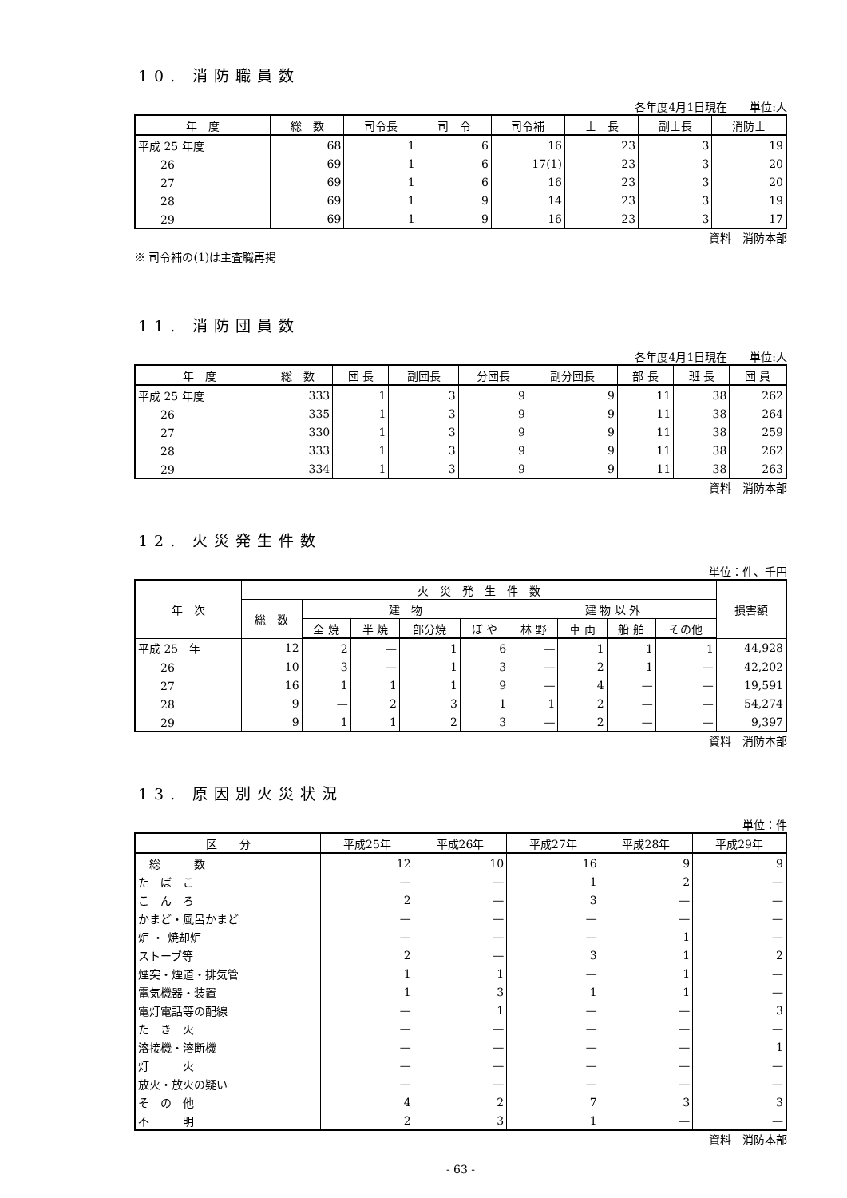10. 消防職員数
各年度4月1日現在　　単位:人
| 年 度 | 総 数 | 司令長 | 司 令 | 司令補 | 士 長 | 副士長 | 消防士 |
| --- | --- | --- | --- | --- | --- | --- | --- |
| 平成 25 年度 | 68 | 1 | 6 | 16 | 23 | 3 | 19 |
| 26 | 69 | 1 | 6 | 17(1) | 23 | 3 | 20 |
| 27 | 69 | 1 | 6 | 16 | 23 | 3 | 20 |
| 28 | 69 | 1 | 9 | 14 | 23 | 3 | 19 |
| 29 | 69 | 1 | 9 | 16 | 23 | 3 | 17 |
資料　消防本部
※ 司令補の(1)は主査職再掲
11. 消防団員数
各年度4月1日現在　　単位:人
| 年 度 | 総 数 | 団 長 | 副団長 | 分団長 | 副分団長 | 部 長 | 班 長 | 団 員 |
| --- | --- | --- | --- | --- | --- | --- | --- | --- |
| 平成 25 年度 | 333 | 1 | 3 | 9 | 9 | 11 | 38 | 262 |
| 26 | 335 | 1 | 3 | 9 | 9 | 11 | 38 | 264 |
| 27 | 330 | 1 | 3 | 9 | 9 | 11 | 38 | 259 |
| 28 | 333 | 1 | 3 | 9 | 9 | 11 | 38 | 262 |
| 29 | 334 | 1 | 3 | 9 | 9 | 11 | 38 | 263 |
資料　消防本部
12. 火災発生件数
単位：件、千円
| 年 次 | 火 災 発 生 件 数 | | | | | | | | | 損害額 |
| --- | --- | --- | --- | --- | --- | --- | --- | --- | --- | --- |
| | 総 数 | 建 物 | | | | 建 物 以 外 | | | | |
| | | 全 焼 | 半 焼 | 部分焼 | ぼ や | 林 野 | 車 両 | 船 舶 | その他 | |
| 平成 25 年 | 12 | 2 | — | 1 | 6 | — | 1 | 1 | 1 | 44,928 |
| 26 | 10 | 3 | — | 1 | 3 | — | 2 | 1 | — | 42,202 |
| 27 | 16 | 1 | 1 | 1 | 9 | — | 4 | — | — | 19,591 |
| 28 | 9 | — | 2 | 3 | 1 | 1 | 2 | — | — | 54,274 |
| 29 | 9 | 1 | 1 | 2 | 3 | — | 2 | — | — | 9,397 |
資料　消防本部
13. 原因別火災状況
単位：件
| 区 分 | 平成25年 | 平成26年 | 平成27年 | 平成28年 | 平成29年 |
| --- | --- | --- | --- | --- | --- |
| 総 数 | 12 | 10 | 16 | 9 | 9 |
| た ば こ | — | — | 1 | 2 | — |
| こ ん ろ | 2 | — | 3 | — | — |
| かまど・風呂かまど | — | — | — | — | — |
| 炉 ・ 焼却炉 | — | — | — | 1 | — |
| ストーブ等 | 2 | — | 3 | 1 | 2 |
| 煙突・煙道・排気管 | 1 | 1 | — | 1 | — |
| 電気機器・装置 | 1 | 3 | 1 | 1 | — |
| 電灯電話等の配線 | — | 1 | — | — | 3 |
| た き 火 | — | — | — | — | — |
| 溶接機・溶断機 | — | — | — | — | 1 |
| 灯 火 | — | — | — | — | — |
| 放火・放火の疑い | — | — | — | — | — |
| そ の 他 | 4 | 2 | 7 | 3 | 3 |
| 不 明 | 2 | 3 | 1 | — | — |
資料　消防本部
- 63 -